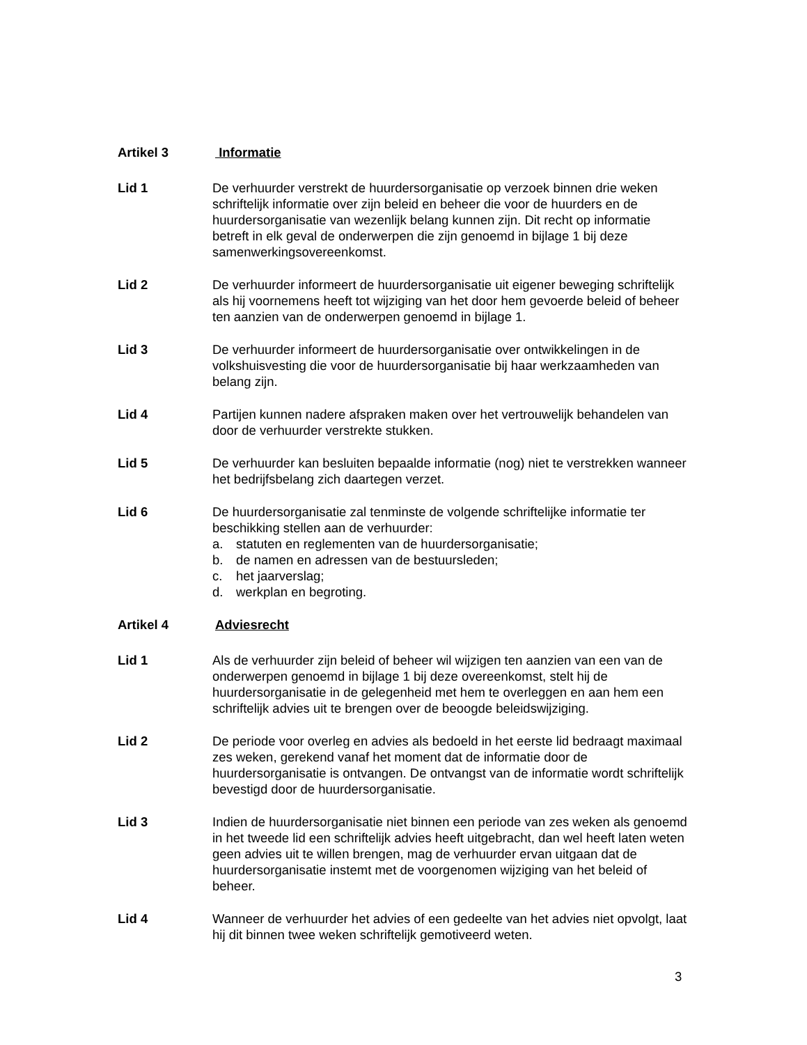Artikel 3 Informatie
Lid 1 De verhuurder verstrekt de huurdersorganisatie op verzoek binnen drie weken schriftelijk informatie over zijn beleid en beheer die voor de huurders en de huurdersorganisatie van wezenlijk belang kunnen zijn. Dit recht op informatie betreft in elk geval de onderwerpen die zijn genoemd in bijlage 1 bij deze samenwerkingsovereenkomst.
Lid 2 De verhuurder informeert de huurdersorganisatie uit eigener beweging schriftelijk als hij voornemens heeft tot wijziging van het door hem gevoerde beleid of beheer ten aanzien van de onderwerpen genoemd in bijlage 1.
Lid 3 De verhuurder informeert de huurdersorganisatie over ontwikkelingen in de volkshuisvesting die voor de huurdersorganisatie bij haar werkzaamheden van belang zijn.
Lid 4 Partijen kunnen nadere afspraken maken over het vertrouwelijk behandelen van door de verhuurder verstrekte stukken.
Lid 5 De verhuurder kan besluiten bepaalde informatie (nog) niet te verstrekken wanneer het bedrijfsbelang zich daartegen verzet.
Lid 6 De huurdersorganisatie zal tenminste de volgende schriftelijke informatie ter beschikking stellen aan de verhuurder:
a. statuten en reglementen van de huurdersorganisatie;
b. de namen en adressen van de bestuursleden;
c. het jaarverslag;
d. werkplan en begroting.
Artikel 4 Adviesrecht
Lid 1 Als de verhuurder zijn beleid of beheer wil wijzigen ten aanzien van een van de onderwerpen genoemd in bijlage 1 bij deze overeenkomst, stelt hij de huurdersorganisatie in de gelegenheid met hem te overleggen en aan hem een schriftelijk advies uit te brengen over de beoogde beleidswijziging.
Lid 2 De periode voor overleg en advies als bedoeld in het eerste lid bedraagt maximaal zes weken, gerekend vanaf het moment dat de informatie door de huurdersorganisatie is ontvangen. De ontvangst van de informatie wordt schriftelijk bevestigd door de huurdersorganisatie.
Lid 3 Indien de huurdersorganisatie niet binnen een periode van zes weken als genoemd in het tweede lid een schriftelijk advies heeft uitgebracht, dan wel heeft laten weten geen advies uit te willen brengen, mag de verhuurder ervan uitgaan dat de huurdersorganisatie instemt met de voorgenomen wijziging van het beleid of beheer.
Lid 4 Wanneer de verhuurder het advies of een gedeelte van het advies niet opvolgt, laat hij dit binnen twee weken schriftelijk gemotiveerd weten.
3